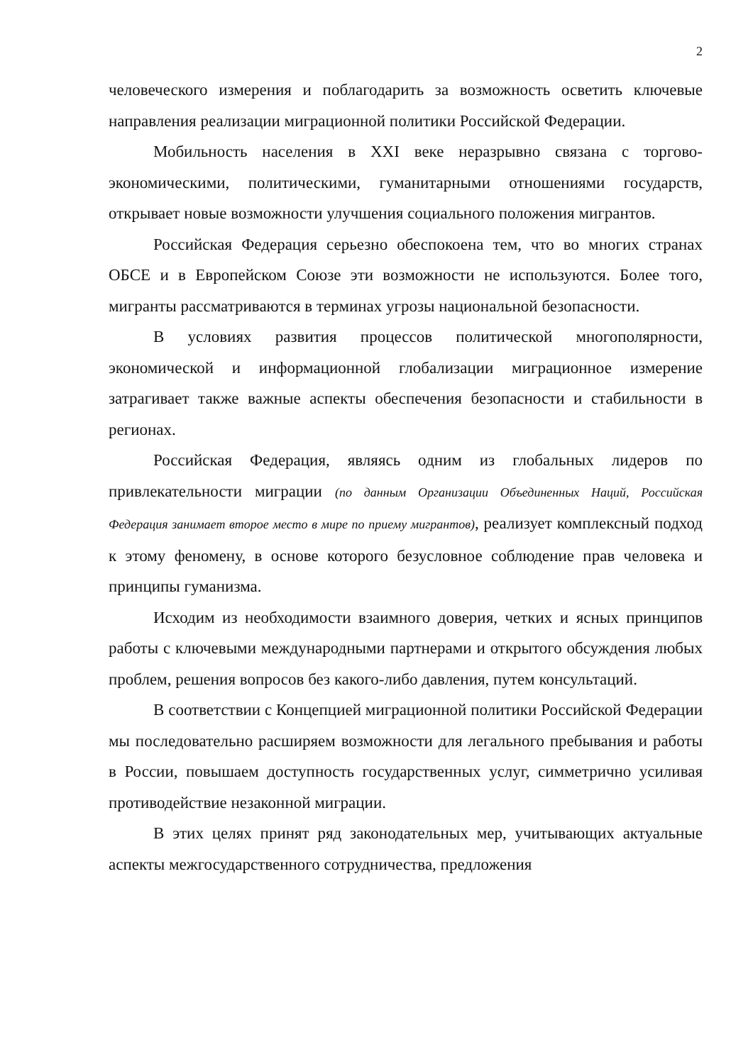2
человеческого измерения и поблагодарить за возможность осветить ключевые направления реализации миграционной политики Российской Федерации.
Мобильность населения в XXI веке неразрывно связана с торгово-экономическими, политическими, гуманитарными отношениями государств, открывает новые возможности улучшения социального положения мигрантов.
Российская Федерация серьезно обеспокоена тем, что во многих странах ОБСЕ и в Европейском Союзе эти возможности не используются. Более того, мигранты рассматриваются в терминах угрозы национальной безопасности.
В условиях развития процессов политической многополярности, экономической и информационной глобализации миграционное измерение затрагивает также важные аспекты обеспечения безопасности и стабильности в регионах.
Российская Федерация, являясь одним из глобальных лидеров по привлекательности миграции (по данным Организации Объединенных Наций, Российская Федерация занимает второе место в мире по приему мигрантов), реализует комплексный подход к этому феномену, в основе которого безусловное соблюдение прав человека и принципы гуманизма.
Исходим из необходимости взаимного доверия, четких и ясных принципов работы с ключевыми международными партнерами и открытого обсуждения любых проблем, решения вопросов без какого-либо давления, путем консультаций.
В соответствии с Концепцией миграционной политики Российской Федерации мы последовательно расширяем возможности для легального пребывания и работы в России, повышаем доступность государственных услуг, симметрично усиливая противодействие незаконной миграции.
В этих целях принят ряд законодательных мер, учитывающих актуальные аспекты межгосударственного сотрудничества, предложения